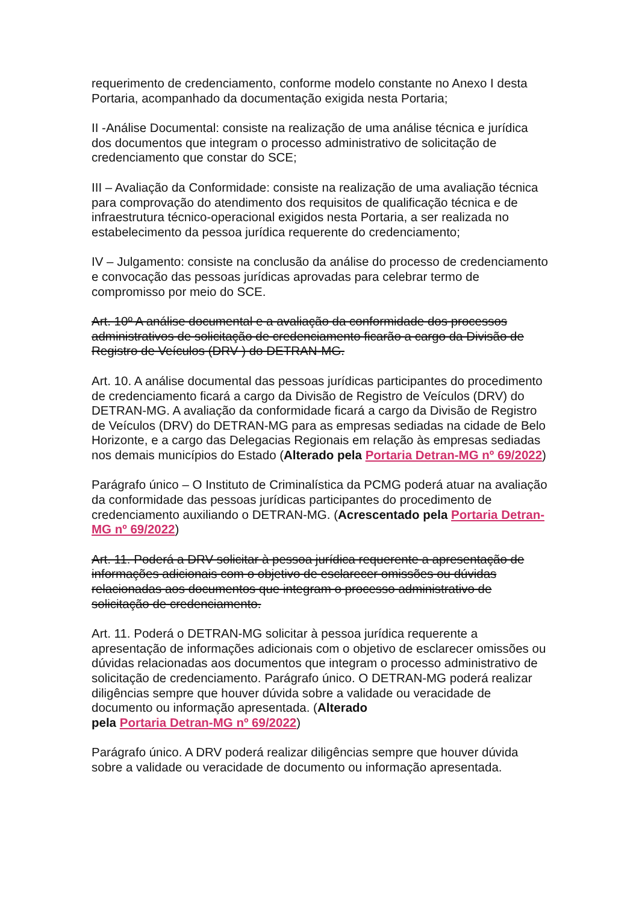requerimento de credenciamento, conforme modelo constante no Anexo I desta Portaria, acompanhado da documentação exigida nesta Portaria;
II -Análise Documental: consiste na realização de uma análise técnica e jurídica dos documentos que integram o processo administrativo de solicitação de credenciamento que constar do SCE;
III – Avaliação da Conformidade: consiste na realização de uma avaliação técnica para comprovação do atendimento dos requisitos de qualificação técnica e de infraestrutura técnico-operacional exigidos nesta Portaria, a ser realizada no estabelecimento da pessoa jurídica requerente do credenciamento;
IV – Julgamento: consiste na conclusão da análise do processo de credenciamento e convocação das pessoas jurídicas aprovadas para celebrar termo de compromisso por meio do SCE.
Art. 10º A análise documental e a avaliação da conformidade dos processos administrativos de solicitação de credenciamento ficarão a cargo da Divisão de Registro de Veículos (DRV ) do DETRAN-MG.
Art. 10. A análise documental das pessoas jurídicas participantes do procedimento de credenciamento ficará a cargo da Divisão de Registro de Veículos (DRV) do DETRAN-MG. A avaliação da conformidade ficará a cargo da Divisão de Registro de Veículos (DRV) do DETRAN-MG para as empresas sediadas na cidade de Belo Horizonte, e a cargo das Delegacias Regionais em relação às empresas sediadas nos demais municípios do Estado (Alterado pela Portaria Detran-MG nº 69/2022)
Parágrafo único – O Instituto de Criminalística da PCMG poderá atuar na avaliação da conformidade das pessoas jurídicas participantes do procedimento de credenciamento auxiliando o DETRAN-MG. (Acrescentado pela Portaria Detran-MG nº 69/2022)
Art. 11. Poderá a DRV solicitar à pessoa jurídica requerente a apresentação de informações adicionais com o objetivo de esclarecer omissões ou dúvidas relacionadas aos documentos que integram o processo administrativo de solicitação de credenciamento.
Art. 11. Poderá o DETRAN-MG solicitar à pessoa jurídica requerente a apresentação de informações adicionais com o objetivo de esclarecer omissões ou dúvidas relacionadas aos documentos que integram o processo administrativo de solicitação de credenciamento. Parágrafo único. O DETRAN-MG poderá realizar diligências sempre que houver dúvida sobre a validade ou veracidade de documento ou informação apresentada. (Alterado
pela Portaria Detran-MG nº 69/2022)
Parágrafo único. A DRV poderá realizar diligências sempre que houver dúvida sobre a validade ou veracidade de documento ou informação apresentada.